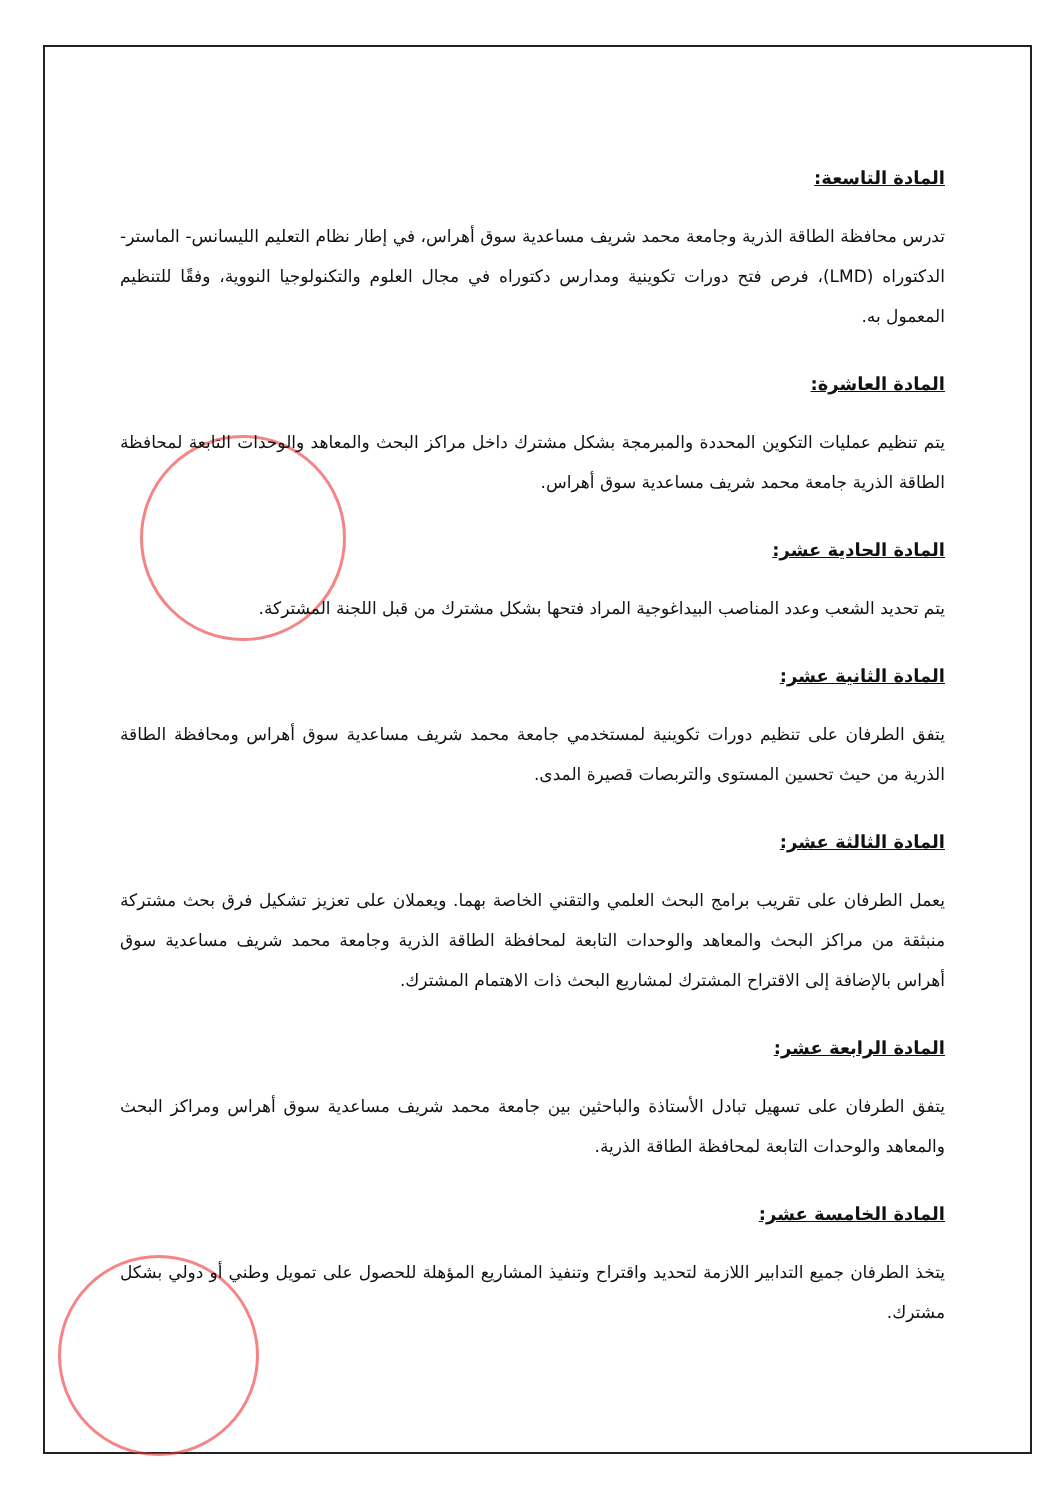المادة التاسعة:
تدرس محافظة الطاقة الذرية وجامعة محمد شريف مساعدية سوق أهراس، في إطار نظام التعليم الليسانس- الماستر-الدكتوراه (LMD)، فرص فتح دورات تكوينية ومدارس دكتوراه في مجال العلوم والتكنولوجيا النووية، وفقًا للتنظيم المعمول به.
المادة العاشرة:
يتم تنظيم عمليات التكوين المحددة والمبرمجة بشكل مشترك داخل مراكز البحث والمعاهد والوحدات التابعة لمحافظة الطاقة الذرية جامعة محمد شريف مساعدية سوق أهراس.
المادة الحادية عشر:
يتم تحديد الشعب وعدد المناصب البيداغوجية المراد فتحها بشكل مشترك من قبل اللجنة المشتركة.
المادة الثانية عشر:
يتفق الطرفان على تنظيم دورات تكوينية لمستخدمي جامعة محمد شريف مساعدية سوق أهراس ومحافظة الطاقة الذرية من حيث تحسين المستوى والتربصات قصيرة المدى.
المادة الثالثة عشر:
يعمل الطرفان على تقريب برامج البحث العلمي والتقني الخاصة بهما. ويعملان على تعزيز تشكيل فرق بحث مشتركة منبثقة من مراكز البحث والمعاهد والوحدات التابعة لمحافظة الطاقة الذرية وجامعة محمد شريف مساعدية سوق أهراس بالإضافة إلى الاقتراح المشترك لمشاريع البحث ذات الاهتمام المشترك.
المادة الرابعة عشر:
يتفق الطرفان على تسهيل تبادل الأستاذة والباحثين بين جامعة محمد شريف مساعدية سوق أهراس ومراكز البحث والمعاهد والوحدات التابعة لمحافظة الطاقة الذرية.
المادة الخامسة عشر:
يتخذ الطرفان جميع التدابير اللازمة لتحديد واقتراح وتنفيذ المشاريع المؤهلة للحصول على تمويل وطني أو دولي بشكل مشترك.